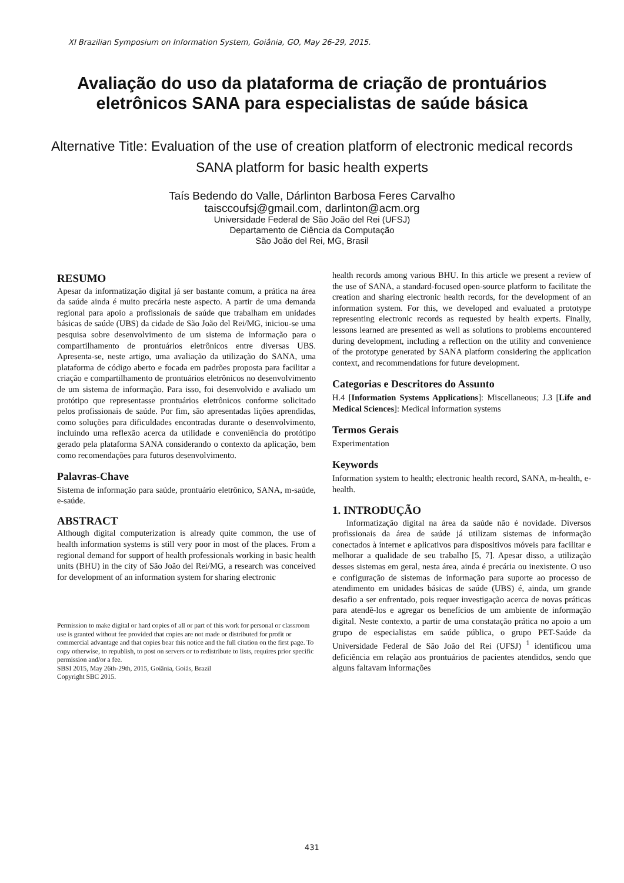XI Brazilian Symposium on Information System, Goiânia, GO, May 26-29, 2015.
Avaliação do uso da plataforma de criação de prontuários eletrônicos SANA para especialistas de saúde básica
Alternative Title: Evaluation of the use of creation platform of electronic medical records SANA platform for basic health experts
Taís Bedendo do Valle, Dárlinton Barbosa Feres Carvalho
taisccoufsj@gmail.com, darlinton@acm.org
Universidade Federal de São João del Rei (UFSJ)
Departamento de Ciência da Computação
São João del Rei, MG, Brasil
RESUMO
Apesar da informatização digital já ser bastante comum, a prática na área da saúde ainda é muito precária neste aspecto. A partir de uma demanda regional para apoio a profissionais de saúde que trabalham em unidades básicas de saúde (UBS) da cidade de São João del Rei/MG, iniciou-se uma pesquisa sobre desenvolvimento de um sistema de informação para o compartilhamento de prontuários eletrônicos entre diversas UBS. Apresenta-se, neste artigo, uma avaliação da utilização do SANA, uma plataforma de código aberto e focada em padrões proposta para facilitar a criação e compartilhamento de prontuários eletrônicos no desenvolvimento de um sistema de informação. Para isso, foi desenvolvido e avaliado um protótipo que representasse prontuários eletrônicos conforme solicitado pelos profissionais de saúde. Por fim, são apresentadas lições aprendidas, como soluções para dificuldades encontradas durante o desenvolvimento, incluindo uma reflexão acerca da utilidade e conveniência do protótipo gerado pela plataforma SANA considerando o contexto da aplicação, bem como recomendações para futuros desenvolvimento.
Palavras-Chave
Sistema de informação para saúde, prontuário eletrônico, SANA, m-saúde, e-saúde.
ABSTRACT
Although digital computerization is already quite common, the use of health information systems is still very poor in most of the places. From a regional demand for support of health professionals working in basic health units (BHU) in the city of São João del Rei/MG, a research was conceived for development of an information system for sharing electronic
Permission to make digital or hard copies of all or part of this work for personal or classroom use is granted without fee provided that copies are not made or distributed for profit or commercial advantage and that copies bear this notice and the full citation on the first page. To copy otherwise, to republish, to post on servers or to redistribute to lists, requires prior specific permission and/or a fee.
SBSI 2015, May 26th-29th, 2015, Goiânia, Goiás, Brazil
Copyright SBC 2015.
health records among various BHU. In this article we present a review of the use of SANA, a standard-focused open-source platform to facilitate the creation and sharing electronic health records, for the development of an information system. For this, we developed and evaluated a prototype representing electronic records as requested by health experts. Finally, lessons learned are presented as well as solutions to problems encountered during development, including a reflection on the utility and convenience of the prototype generated by SANA platform considering the application context, and recommendations for future development.
Categorias e Descritores do Assunto
H.4 [Information Systems Applications]: Miscellaneous; J.3 [Life and Medical Sciences]: Medical information systems
Termos Gerais
Experimentation
Keywords
Information system to health; electronic health record, SANA, m-health, e-health.
1. INTRODUÇÃO
Informatização digital na área da saúde não é novidade. Diversos profissionais da área de saúde já utilizam sistemas de informação conectados à internet e aplicativos para dispositivos móveis para facilitar e melhorar a qualidade de seu trabalho [5, 7]. Apesar disso, a utilização desses sistemas em geral, nesta área, ainda é precária ou inexistente. O uso e configuração de sistemas de informação para suporte ao processo de atendimento em unidades básicas de saúde (UBS) é, ainda, um grande desafio a ser enfrentado, pois requer investigação acerca de novas práticas para atendê-los e agregar os benefícios de um ambiente de informação digital. Neste contexto, a partir de uma constatação prática no apoio a um grupo de especialistas em saúde pública, o grupo PET-Saúde da Universidade Federal de São João del Rei (UFSJ) <sup>1</sup> identificou uma deficiência em relação aos prontuários de pacientes atendidos, sendo que alguns faltavam informações
431